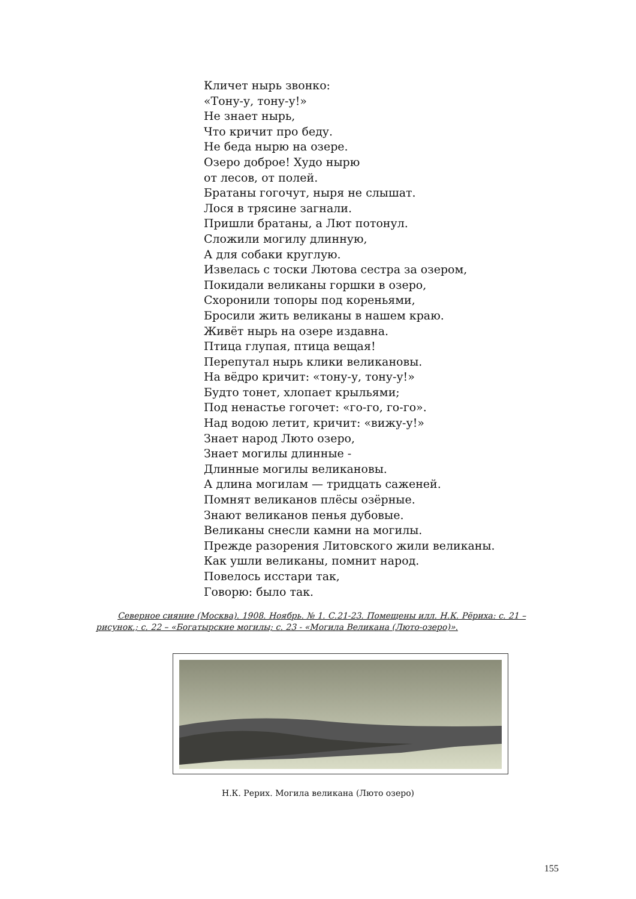Кличет нырь звонко:
«Тону-у, тону-у!»
Не знает нырь,
Что кричит про беду.
Не беда нырю на озере.
Озеро доброе! Худо нырю
от лесов, от полей.
Братаны гогочут, ныря не слышат.
Лося в трясине загнали.
Пришли братаны, а Лют потонул.
Сложили могилу длинную,
А для собаки круглую.
Извелась с тоски Лютова сестра за озером,
Покидали великаны горшки в озеро,
Схоронили топоры под кореньями,
Бросили жить великаны в нашем краю.
Живёт нырь на озере издавна.
Птица глупая, птица вещая!
Перепутал нырь клики великановы.
На вёдро кричит: «тону-у, тону-у!»
Будто тонет, хлопает крыльями;
Под ненастье гогочет: «го-го, го-го».
Над водою летит, кричит: «вижу-у!»
Знает народ Люто озеро,
Знает могилы длинные -
Длинные могилы великановы.
А длина могилам — тридцать саженей.
Помнят великанов плёсы озёрные.
Знают великанов пенья дубовые.
Великаны снесли камни на могилы.
Прежде разорения Литовского жили великаны.
Как ушли великаны, помнит народ.
Повелось исстари так,
Говорю: было так.
Северное сияние (Москва). 1908. Ноябрь. № 1. С.21-23. Помещены илл. Н.К. Рёриха: с. 21 – рисунок.; с. 22 – «Богатырские могилы; с. 23 - «Могила Великана (Люто-озеро)».
Н.К. Рерих. Могила великана (Люто озеро)
155